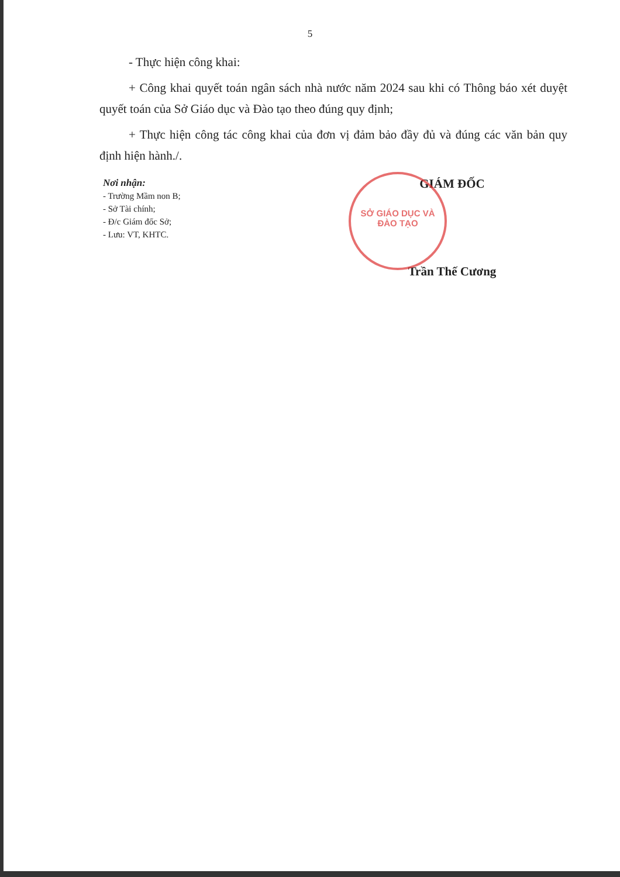5
- Thực hiện công khai:
+ Công khai quyết toán ngân sách nhà nước năm 2024 sau khi có Thông báo xét duyệt quyết toán của Sở Giáo dục và Đào tạo theo đúng quy định;
+ Thực hiện công tác công khai của đơn vị đảm bảo đầy đủ và đúng các văn bản quy định hiện hành./.
Nơi nhận:
- Trường Mầm non B;
- Sở Tài chính;
- Đ/c Giám đốc Sở;
- Lưu: VT, KHTC.
SỞ GIÁO DỤC VÀ ĐÀO TẠO
GIÁM ĐỐC
Trần Thế Cương